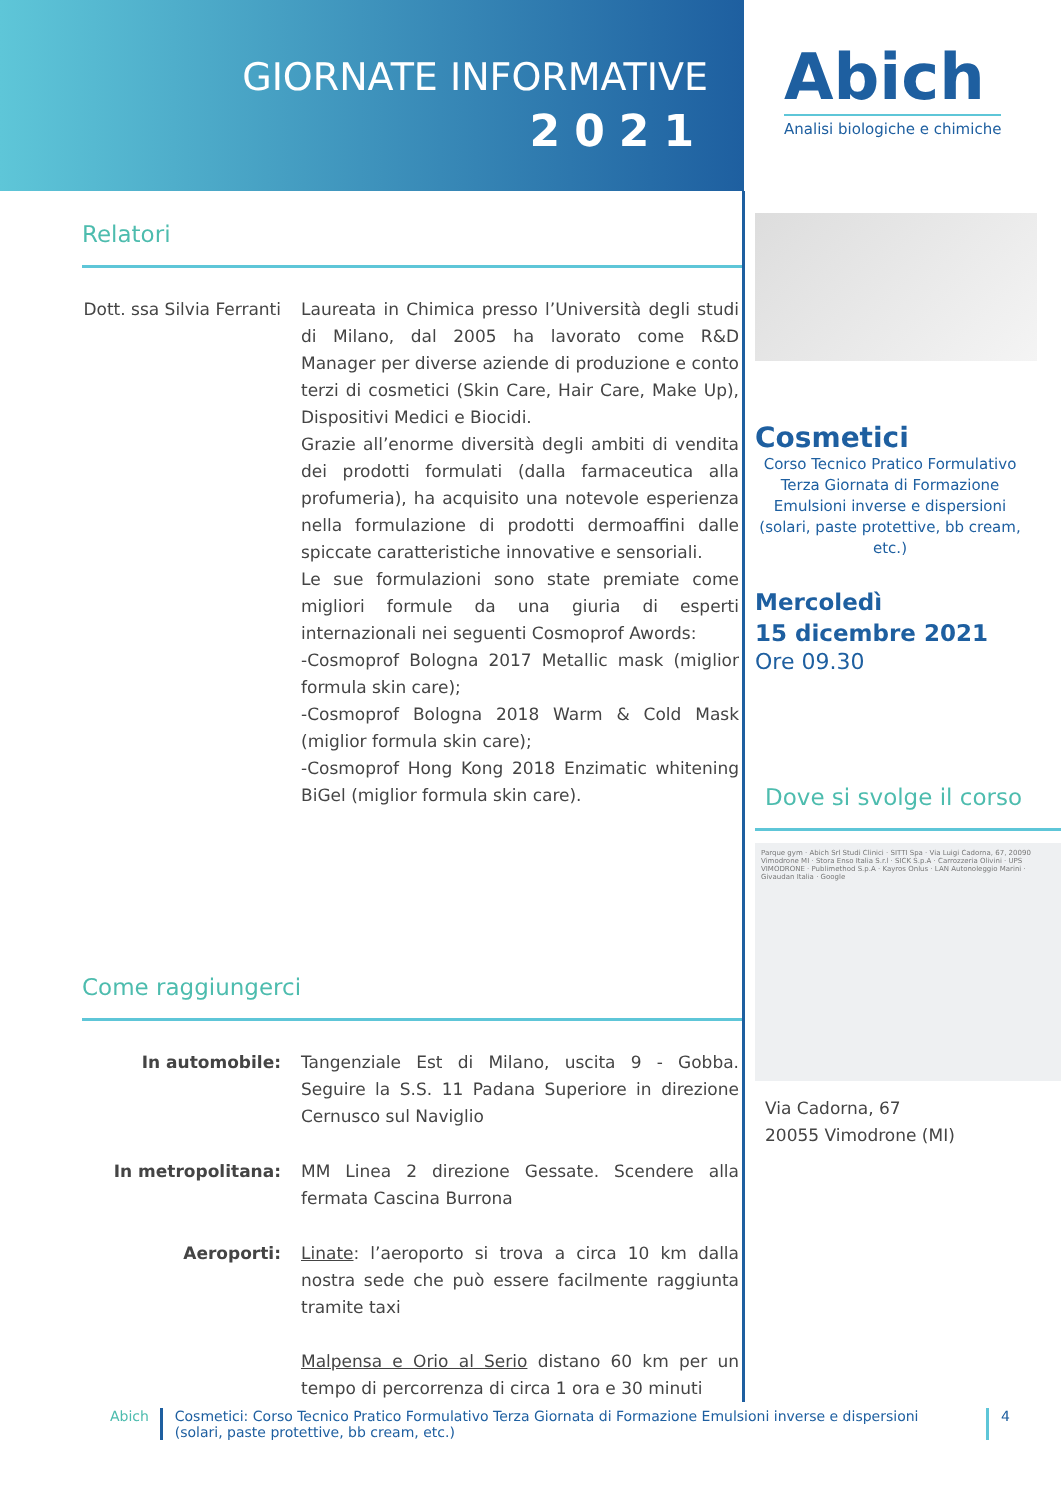GIORNATE INFORMATIVE
2021
Abich
Analisi biologiche e chimiche
Relatori
Dott. ssa Silvia Ferranti
Laureata in Chimica presso l’Università degli studi di Milano, dal 2005 ha lavorato come R&D Manager per diverse aziende di produzione e conto terzi di cosmetici (Skin Care, Hair Care, Make Up), Dispositivi Medici e Biocidi.
Grazie all’enorme diversità degli ambiti di vendita dei prodotti formulati (dalla farmaceutica alla profumeria), ha acquisito una notevole esperienza nella formulazione di prodotti dermoaffini dalle spiccate caratteristiche innovative e sensoriali.
Le sue formulazioni sono state premiate come migliori formule da una giuria di esperti internazionali nei seguenti Cosmoprof Awords:
-Cosmoprof Bologna 2017 Metallic mask (miglior formula skin care);
-Cosmoprof Bologna 2018 Warm & Cold Mask (miglior formula skin care);
-Cosmoprof Hong Kong 2018 Enzimatic whitening BiGel (miglior formula skin care).
Come raggiungerci
In automobile: Tangenziale Est di Milano, uscita 9 - Gobba. Seguire la S.S. 11 Padana Superiore in direzione Cernusco sul Naviglio
In metropolitana: MM Linea 2 direzione Gessate. Scendere alla fermata Cascina Burrona
Aeroporti: Linate: l’aeroporto si trova a circa 10 km dalla nostra sede che può essere facilmente raggiunta tramite taxi
Malpensa e Orio al Serio distano 60 km per un tempo di percorrenza di circa 1 ora e 30 minuti
Cosmetici
Corso Tecnico Pratico Formulativo
Terza Giornata di Formazione
Emulsioni inverse e dispersioni
(solari, paste protettive, bb cream, etc.)
Mercoledì
15 dicembre 2021
Ore 09.30
Dove si svolge il corso
Parque gym · Abich Srl Studi Clinici · SITTI Spa · Via Luigi Cadorna, 67, 20090 Vimodrone MI · Stora Enso Italia S.r.l · SICK S.p.A · Carrozzeria Olivini · UPS VIMODRONE · Publimethod S.p.A · Kayros Onlus · LAN Autonoleggio Marini · Givaudan Italia · Google
Via Cadorna, 67
20055 Vimodrone (MI)
Abich Cosmetici: Corso Tecnico Pratico Formulativo Terza Giornata di Formazione Emulsioni inverse e dispersioni (solari, paste protettive, bb cream, etc.)
4